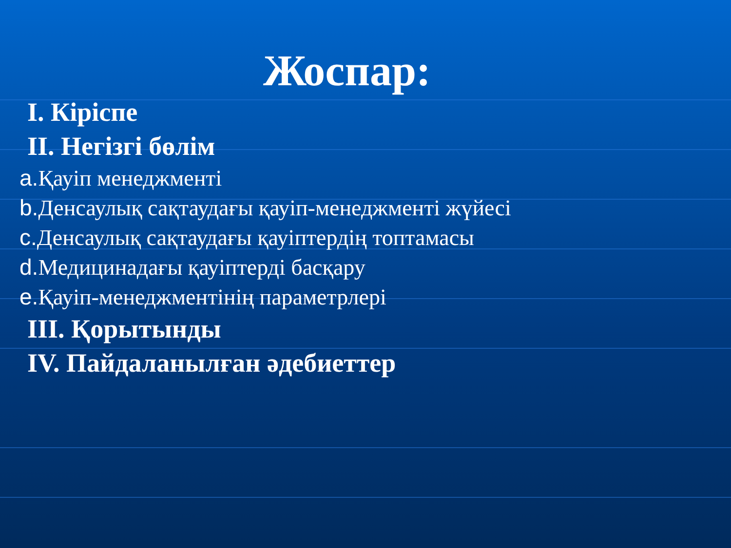Жоспар:
I. Кіріспе
II. Негізгі бөлім
a. Қауіп менеджменті
b. Денсаулық сақтаудағы қауіп-менеджменті жүйесі
c. Денсаулық сақтаудағы қауіптердің топтамасы
d. Медицинадағы қауіптерді басқару
e. Қауіп-менеджментінің параметрлері
III. Қорытынды
IV. Пайдаланылған әдебиеттер